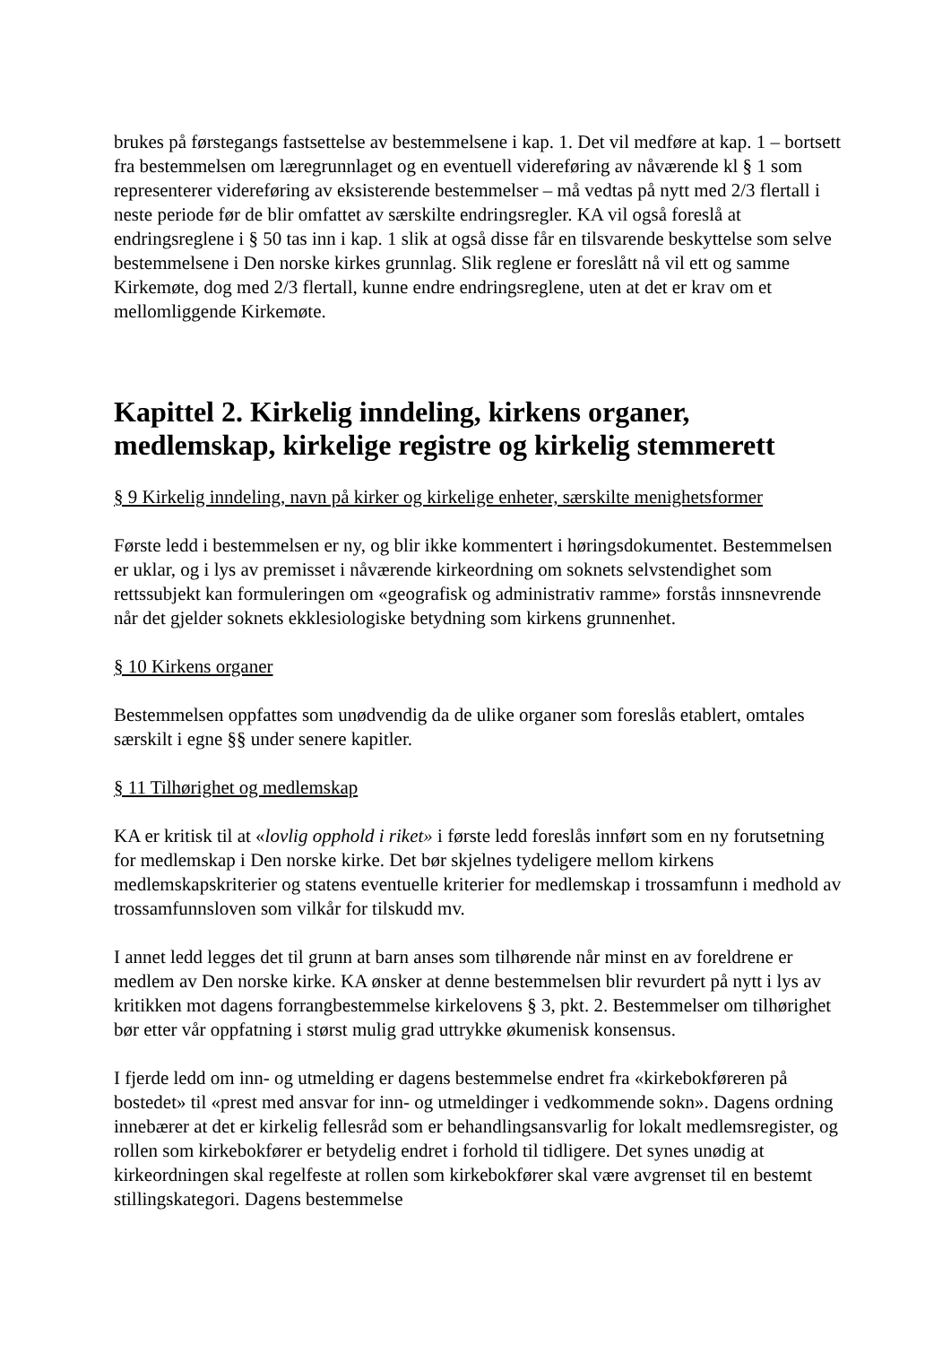brukes på førstegangs fastsettelse av bestemmelsene i kap. 1. Det vil medføre at kap. 1 – bortsett fra bestemmelsen om læregrunnlaget og en eventuell videreføring av nåværende kl § 1 som representerer videreføring av eksisterende bestemmelser – må vedtas på nytt med 2/3 flertall i neste periode før de blir omfattet av særskilte endringsregler. KA vil også foreslå at endringsreglene i § 50 tas inn i kap. 1 slik at også disse får en tilsvarende beskyttelse som selve bestemmelsene i Den norske kirkes grunnlag. Slik reglene er foreslått nå vil ett og samme Kirkemøte, dog med 2/3 flertall, kunne endre endringsreglene, uten at det er krav om et mellomliggende Kirkemøte.
Kapittel 2. Kirkelig inndeling, kirkens organer, medlemskap, kirkelige registre og kirkelig stemmerett
§ 9 Kirkelig inndeling, navn på kirker og kirkelige enheter, særskilte menighetsformer
Første ledd i bestemmelsen er ny, og blir ikke kommentert i høringsdokumentet. Bestemmelsen er uklar, og i lys av premisset i nåværende kirkeordning om soknets selvstendighet som rettssubjekt kan formuleringen om «geografisk og administrativ ramme» forstås innsnevrende når det gjelder soknets ekklesiologiske betydning som kirkens grunnenhet.
§ 10 Kirkens organer
Bestemmelsen oppfattes som unødvendig da de ulike organer som foreslås etablert, omtales særskilt i egne §§ under senere kapitler.
§ 11 Tilhørighet og medlemskap
KA er kritisk til at «lovlig opphold i riket» i første ledd foreslås innført som en ny forutsetning for medlemskap i Den norske kirke. Det bør skjelnes tydeligere mellom kirkens medlemskapskriterier og statens eventuelle kriterier for medlemskap i trossamfunn i medhold av trossamfunnsloven som vilkår for tilskudd mv.
I annet ledd legges det til grunn at barn anses som tilhørende når minst en av foreldrene er medlem av Den norske kirke. KA ønsker at denne bestemmelsen blir revurdert på nytt i lys av kritikken mot dagens forrangbestemmelse kirkelovens § 3, pkt. 2. Bestemmelser om tilhørighet bør etter vår oppfatning i størst mulig grad uttrykke økumenisk konsensus.
I fjerde ledd om inn- og utmelding er dagens bestemmelse endret fra «kirkebokføreren på bostedet» til «prest med ansvar for inn- og utmeldinger i vedkommende sokn». Dagens ordning innebærer at det er kirkelig fellesråd som er behandlingsansvarlig for lokalt medlemsregister, og rollen som kirkebokfører er betydelig endret i forhold til tidligere. Det synes unødig at kirkeordningen skal regelfeste at rollen som kirkebokfører skal være avgrenset til en bestemt stillingskategori. Dagens bestemmelse